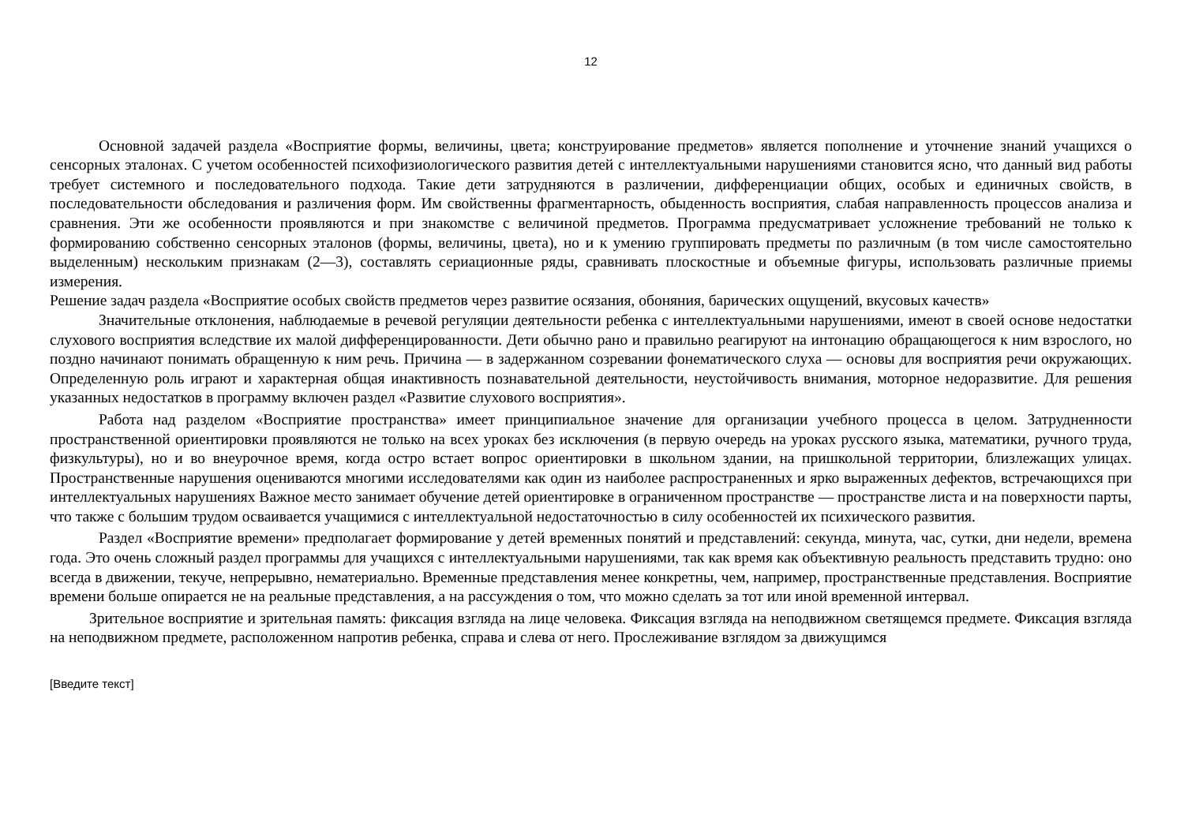12
Основной задачей раздела «Восприятие формы, величины, цвета; конструирование предметов» является пополнение и уточнение знаний учащихся о сенсорных эталонах. С учетом особенностей психофизиологического развития детей с интеллектуальными нарушениями становится ясно, что данный вид работы требует системного и последовательного подхода. Такие дети затрудняются в различении, дифференциации общих, особых и единичных свойств, в последовательности обследования и различения форм. Им свойственны фрагментарность, обыденность восприятия, слабая направленность процессов анализа и сравнения. Эти же особенности проявляются и при знакомстве с величиной предметов. Программа предусматривает усложнение требований не только к формированию собственно сенсорных эталонов (формы, величины, цвета), но и к умению группировать предметы по различным (в том числе самостоятельно выделенным) нескольким признакам (2—3), составлять сериационные ряды, сравнивать плоскостные и объемные фигуры, использовать различные приемы измерения.
Решение задач раздела «Восприятие особых свойств предметов через развитие осязания, обоняния, барических ощущений, вкусовых качеств»
Значительные отклонения, наблюдаемые в речевой регуляции деятельности ребенка с интеллектуальными нарушениями, имеют в своей основе недостатки слухового восприятия вследствие их малой дифференцированности. Дети обычно рано и правильно реагируют на интонацию обращающегося к ним взрослого, но поздно начинают понимать обращенную к ним речь. Причина — в задержанном созревании фонематического слуха — основы для восприятия речи окружающих. Определенную роль играют и характерная общая инактивность познавательной деятельности, неустойчивость внимания, моторное недоразвитие. Для решения указанных недостатков в программу включен раздел «Развитие слухового восприятия».
Работа над разделом «Восприятие пространства» имеет принципиальное значение для организации учебного процесса в целом. Затрудненности пространственной ориентировки проявляются не только на всех уроках без исключения (в первую очередь на уроках русского языка, математики, ручного труда, физкультуры), но и во внеурочное время, когда остро встает вопрос ориентировки в школьном здании, на пришкольной территории, близлежащих улицах. Пространственные нарушения оцениваются многими исследователями как один из наиболее распространенных и ярко выраженных дефектов, встречающихся при интеллектуальных нарушениях Важное место занимает обучение детей ориентировке в ограниченном пространстве — пространстве листа и на поверхности парты, что также с большим трудом осваивается учащимися с интеллектуальной недостаточностью в силу особенностей их психического развития.
Раздел «Восприятие времени» предполагает формирование у детей временных понятий и представлений: секунда, минута, час, сутки, дни недели, времена года. Это очень сложный раздел программы для учащихся с интеллектуальными нарушениями, так как время как объективную реальность представить трудно: оно всегда в движении, текуче, непрерывно, нематериально. Временные представления менее конкретны, чем, например, пространственные представления. Восприятие времени больше опирается не на реальные представления, а на рассуждения о том, что можно сделать за тот или иной временной интервал.
Зрительное восприятие и зрительная память: фиксация взгляда на лице человека. Фиксация взгляда на неподвижном светящемся предмете. Фиксация взгляда на неподвижном предмете, расположенном напротив ребенка, справа и слева от него. Прослеживание взглядом за движущимся
[Введите текст]